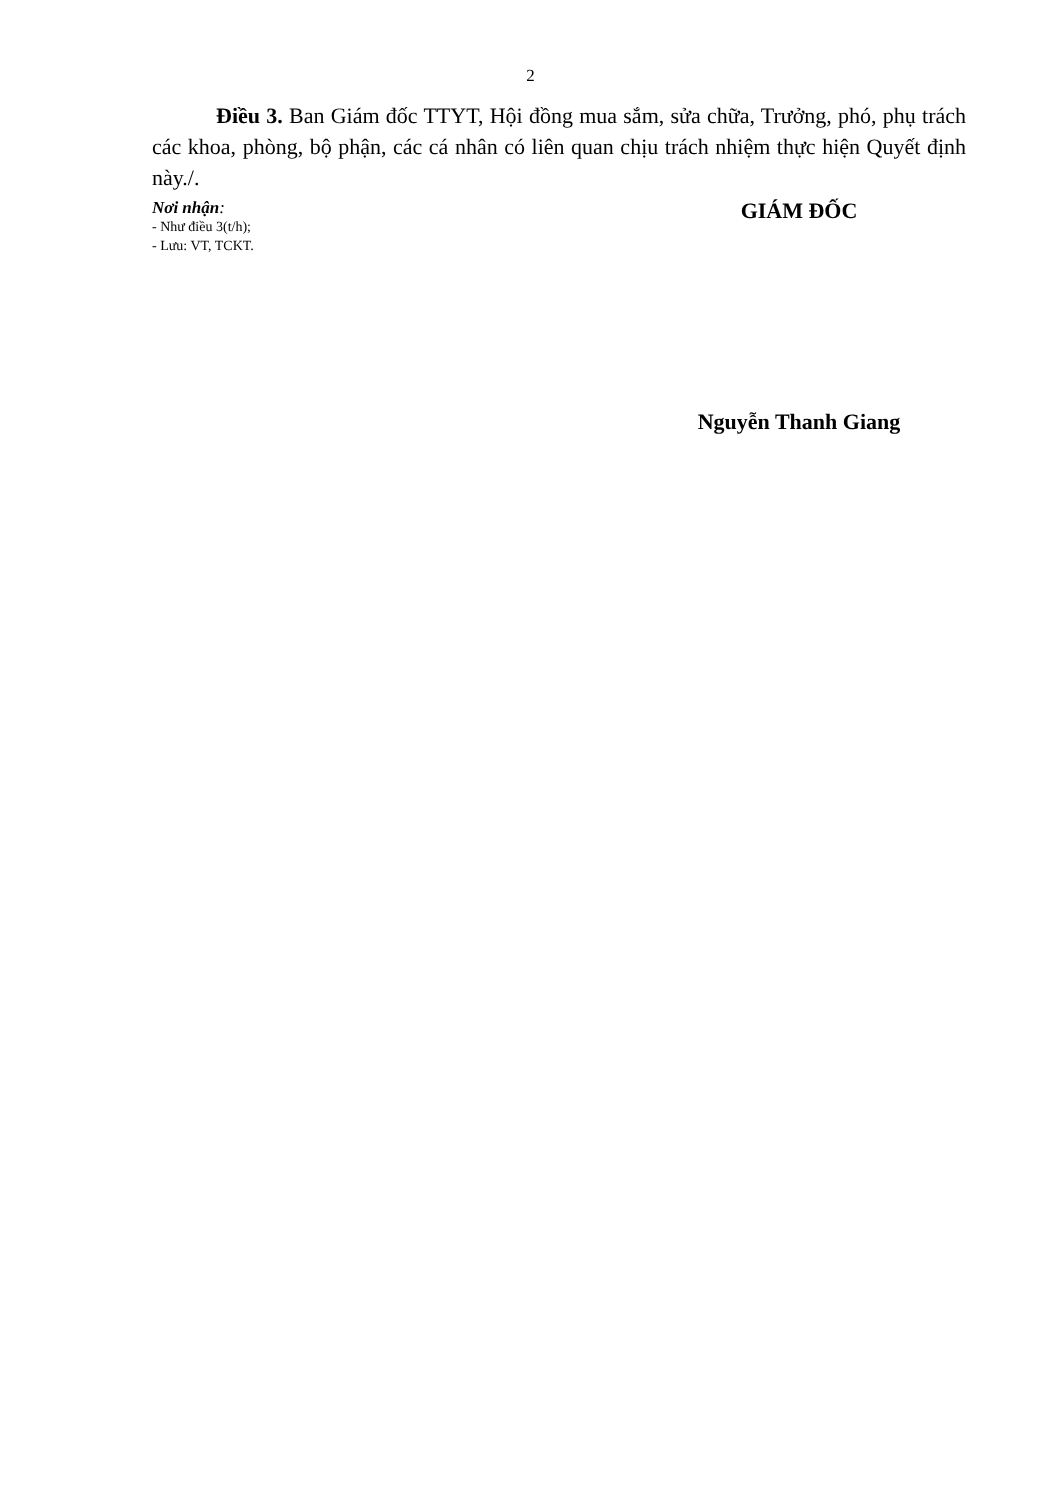2
Điều 3. Ban Giám đốc TTYT, Hội đồng mua sắm, sửa chữa, Trưởng, phó, phụ trách các khoa, phòng, bộ phận, các cá nhân có liên quan chịu trách nhiệm thực hiện Quyết định này./.
Nơi nhận:
- Như điều 3(t/h);
- Lưu: VT, TCKT.
GIÁM ĐỐC
Nguyễn Thanh Giang